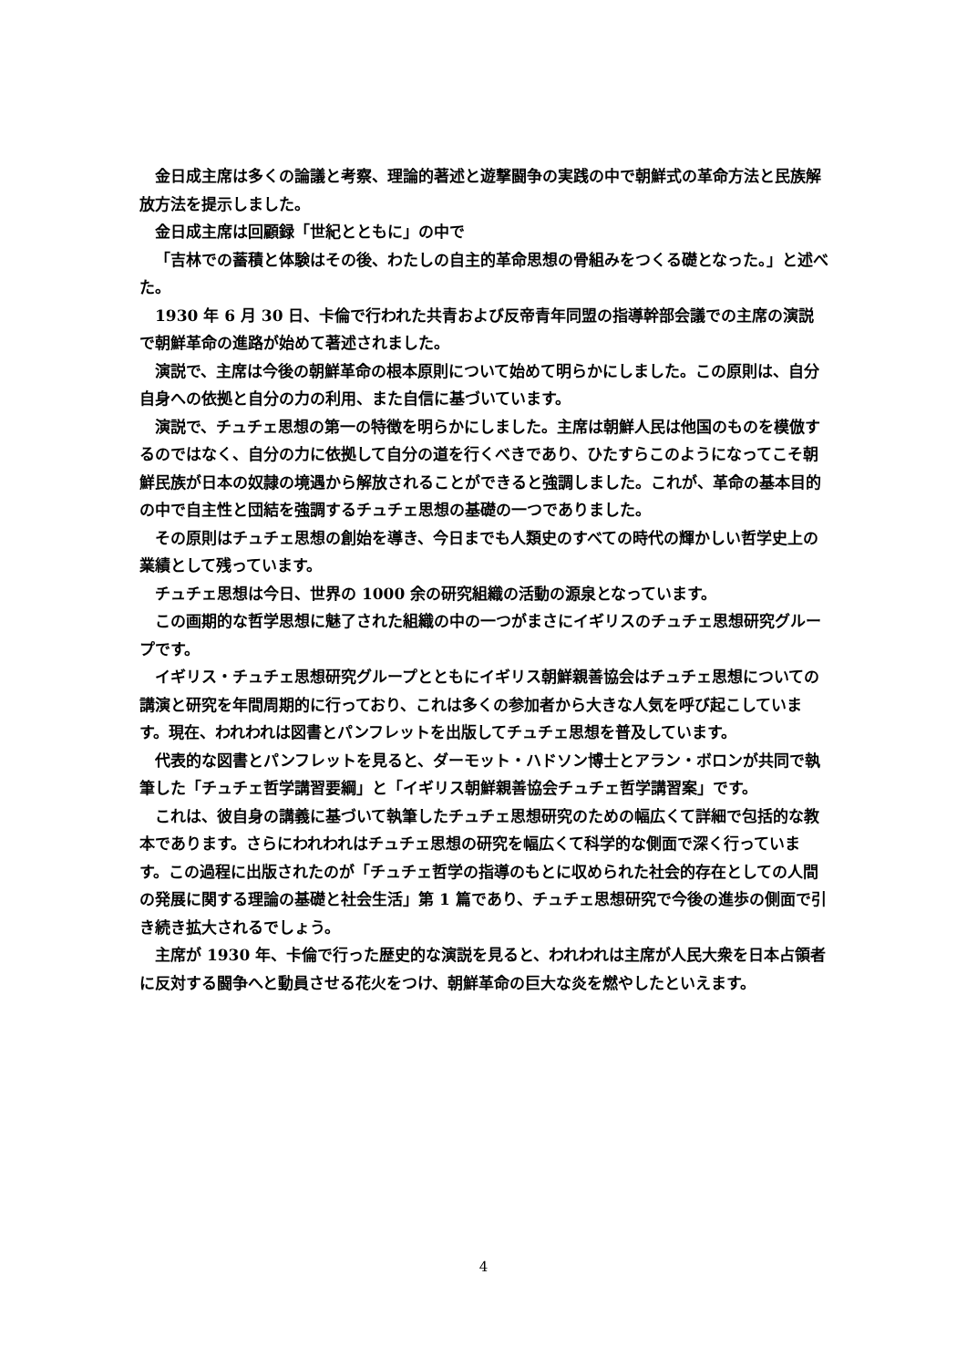金日成主席は多くの論議と考察、理論的著述と遊撃闘争の実践の中で朝鮮式の革命方法と民族解放方法を提示しました。
金日成主席は回顧録「世紀とともに」の中で
「吉林での蓄積と体験はその後、わたしの自主的革命思想の骨組みをつくる礎となった。」と述べた。
1930 年 6 月 30 日、卡倫で行われた共青および反帝青年同盟の指導幹部会議での主席の演説で朝鮮革命の進路が始めて著述されました。
演説で、主席は今後の朝鮮革命の根本原則について始めて明らかにしました。この原則は、自分自身への依拠と自分の力の利用、また自信に基づいています。
演説で、チュチェ思想の第一の特徴を明らかにしました。主席は朝鮮人民は他国のものを模倣するのではなく、自分の力に依拠して自分の道を行くべきであり、ひたすらこのようになってこそ朝鮮民族が日本の奴隷の境遇から解放されることができると強調しました。これが、革命の基本目的の中で自主性と団結を強調するチュチェ思想の基礎の一つでありました。
その原則はチュチェ思想の創始を導き、今日までも人類史のすべての時代の輝かしい哲学史上の業績として残っています。
チュチェ思想は今日、世界の 1000 余の研究組織の活動の源泉となっています。
この画期的な哲学思想に魅了された組織の中の一つがまさにイギリスのチュチェ思想研究グループです。
イギリス・チュチェ思想研究グループとともにイギリス朝鮮親善協会はチュチェ思想についての講演と研究を年間周期的に行っており、これは多くの参加者から大きな人気を呼び起こしています。現在、われわれは図書とパンフレットを出版してチュチェ思想を普及しています。
代表的な図書とパンフレットを見ると、ダーモット・ハドソン博士とアラン・ボロンが共同で執筆した「チュチェ哲学講習要綱」と「イギリス朝鮮親善協会チュチェ哲学講習案」です。
これは、彼自身の講義に基づいて執筆したチュチェ思想研究のための幅広くて詳細で包括的な教本であります。さらにわれわれはチュチェ思想の研究を幅広くて科学的な側面で深く行っています。この過程に出版されたのが「チュチェ哲学の指導のもとに収められた社会的存在としての人間の発展に関する理論の基礎と社会生活」第 1 篇であり、チュチェ思想研究で今後の進歩の側面で引き続き拡大されるでしょう。
主席が 1930 年、卡倫で行った歴史的な演説を見ると、われわれは主席が人民大衆を日本占領者に反対する闘争へと動員させる花火をつけ、朝鮮革命の巨大な炎を燃やしたといえます。
4